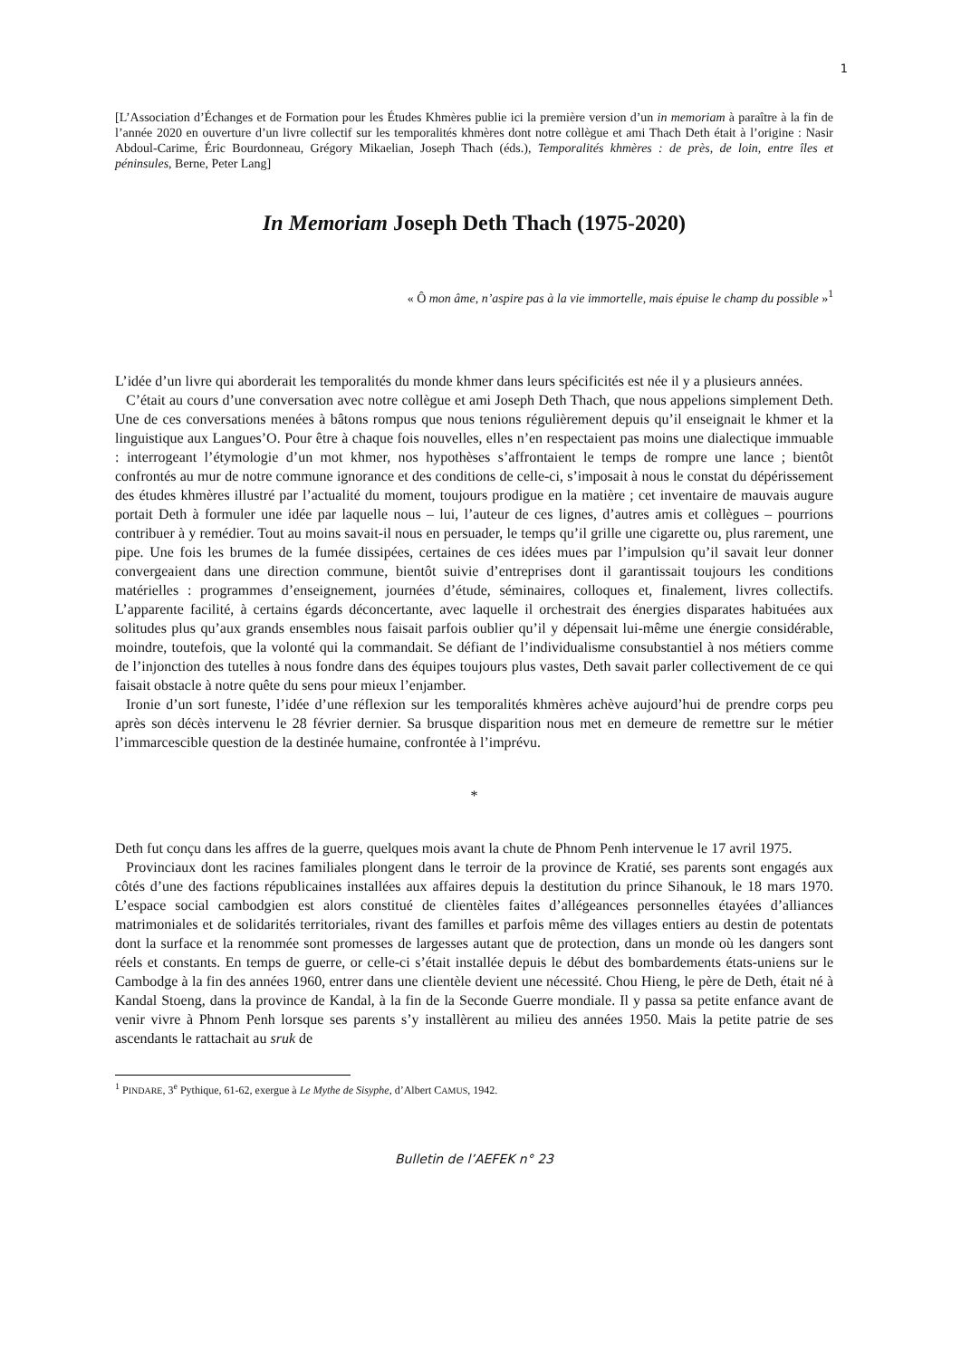1
[L’Association d’Échanges et de Formation pour les Études Khmères publie ici la première version d’un in memoriam à paraître à la fin de l’année 2020 en ouverture d’un livre collectif sur les temporalités khmères dont notre collègue et ami Thach Deth était à l’origine : Nasir Abdoul-Carime, Éric Bourdonneau, Grégory Mikaelian, Joseph Thach (éds.), Temporalités khmères : de près, de loin, entre îles et péninsules, Berne, Peter Lang]
In Memoriam Joseph Deth Thach (1975-2020)
« Ô mon âme, n’aspire pas à la vie immortelle, mais épuise le champ du possible »<sup>1</sup>
L’idée d’un livre qui aborderait les temporalités du monde khmer dans leurs spécificités est née il y a plusieurs années.
C’était au cours d’une conversation avec notre collègue et ami Joseph Deth Thach, que nous appelions simplement Deth. Une de ces conversations menées à bâtons rompus que nous tenions régulièrement depuis qu’il enseignait le khmer et la linguistique aux Langues’O. Pour être à chaque fois nouvelles, elles n’en respectaient pas moins une dialectique immuable : interrogeant l’étymologie d’un mot khmer, nos hypothèses s’affrontaient le temps de rompre une lance ; bientôt confrontés au mur de notre commune ignorance et des conditions de celle-ci, s’imposait à nous le constat du dépérissement des études khmères illustré par l’actualité du moment, toujours prodigue en la matière ; cet inventaire de mauvais augure portait Deth à formuler une idée par laquelle nous – lui, l’auteur de ces lignes, d’autres amis et collègues – pourrions contribuer à y remédier. Tout au moins savait-il nous en persuader, le temps qu’il grille une cigarette ou, plus rarement, une pipe. Une fois les brumes de la fumée dissipées, certaines de ces idées mues par l’impulsion qu’il savait leur donner convergeaient dans une direction commune, bientôt suivie d’entreprises dont il garantissait toujours les conditions matérielles : programmes d’enseignement, journées d’étude, séminaires, colloques et, finalement, livres collectifs. L’apparente facilité, à certains égards déconcertante, avec laquelle il orchestrait des énergies disparates habituées aux solitudes plus qu’aux grands ensembles nous faisait parfois oublier qu’il y dépensait lui-même une énergie considérable, moindre, toutefois, que la volonté qui la commandait. Se défiant de l’individualisme consubstantiel à nos métiers comme de l’injonction des tutelles à nous fondre dans des équipes toujours plus vastes, Deth savait parler collectivement de ce qui faisait obstacle à notre quête du sens pour mieux l’enjamber.
Ironie d’un sort funeste, l’idée d’une réflexion sur les temporalités khmères achève aujourd’hui de prendre corps peu après son décès intervenu le 28 février dernier. Sa brusque disparition nous met en demeure de remettre sur le métier l’immarcescible question de la destinée humaine, confrontée à l’imprévu.
*
Deth fut conçu dans les affres de la guerre, quelques mois avant la chute de Phnom Penh intervenue le 17 avril 1975.
Provinciaux dont les racines familiales plongent dans le terroir de la province de Kratié, ses parents sont engagés aux côtés d’une des factions républicaines installées aux affaires depuis la destitution du prince Sihanouk, le 18 mars 1970. L’espace social cambodgien est alors constitué de clientèles faites d’allégeances personnelles étayées d’alliances matrimoniales et de solidarités territoriales, rivant des familles et parfois même des villages entiers au destin de potentats dont la surface et la renommée sont promesses de largesses autant que de protection, dans un monde où les dangers sont réels et constants. En temps de guerre, or celle-ci s’était installée depuis le début des bombardements états-uniens sur le Cambodge à la fin des années 1960, entrer dans une clientèle devient une nécessité. Chou Hieng, le père de Deth, était né à Kandal Stoeng, dans la province de Kandal, à la fin de la Seconde Guerre mondiale. Il y passa sa petite enfance avant de venir vivre à Phnom Penh lorsque ses parents s’y installèrent au milieu des années 1950. Mais la petite patrie de ses ascendants le rattachait au sruk de
<sup>1</sup> PINDARE, 3<sup>e</sup> Pythique, 61-62, exergue à Le Mythe de Sisyphe, d’Albert CAMUS, 1942.
Bulletin de l’AEFEK n° 23